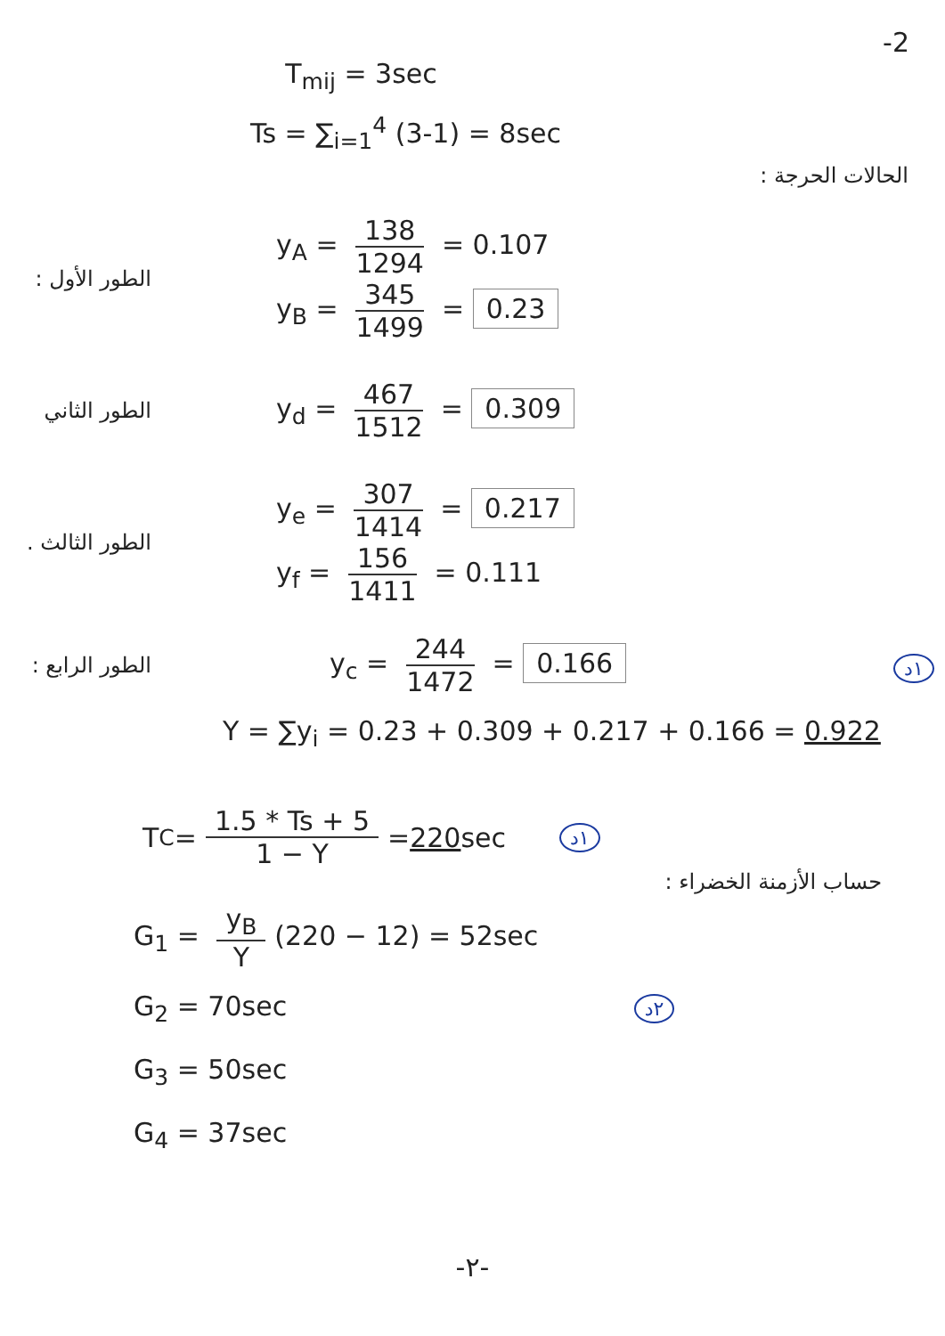-2
T<sub>mij</sub> = 3sec
Ts = ∑<sub>i=1</sub><sup>4</sup> (3-1) = 8sec
الحالات الحرجة :
الطور الأول :
y<sub>A</sub> = 138 1294 = 0.107
y<sub>B</sub> = 345 1499 = 0.23
الطور الثاني
y<sub>d</sub> = 467 1512 = 0.309
الطور الثالث .
y<sub>e</sub> = 307 1414 = 0.217
y<sub>f</sub> = 156 1411 = 0.111
الطور الرابع :
y<sub>c</sub> = 244 1472 = 0.166
١د
Y = ∑y<sub>i</sub> = 0.23 + 0.309 + 0.217 + 0.166 = 0.922
T<sub>C</sub> = 1.5 * Ts + 5 1 − Y = 220 sec ١د
حساب الأزمنة الخضراء :
G<sub>1</sub> = y<sub>B</sub> Y (220 − 12) = 52sec
G<sub>2</sub> = 70sec ٢د
G<sub>3</sub> = 50sec
G<sub>4</sub> = 37sec
-٢-